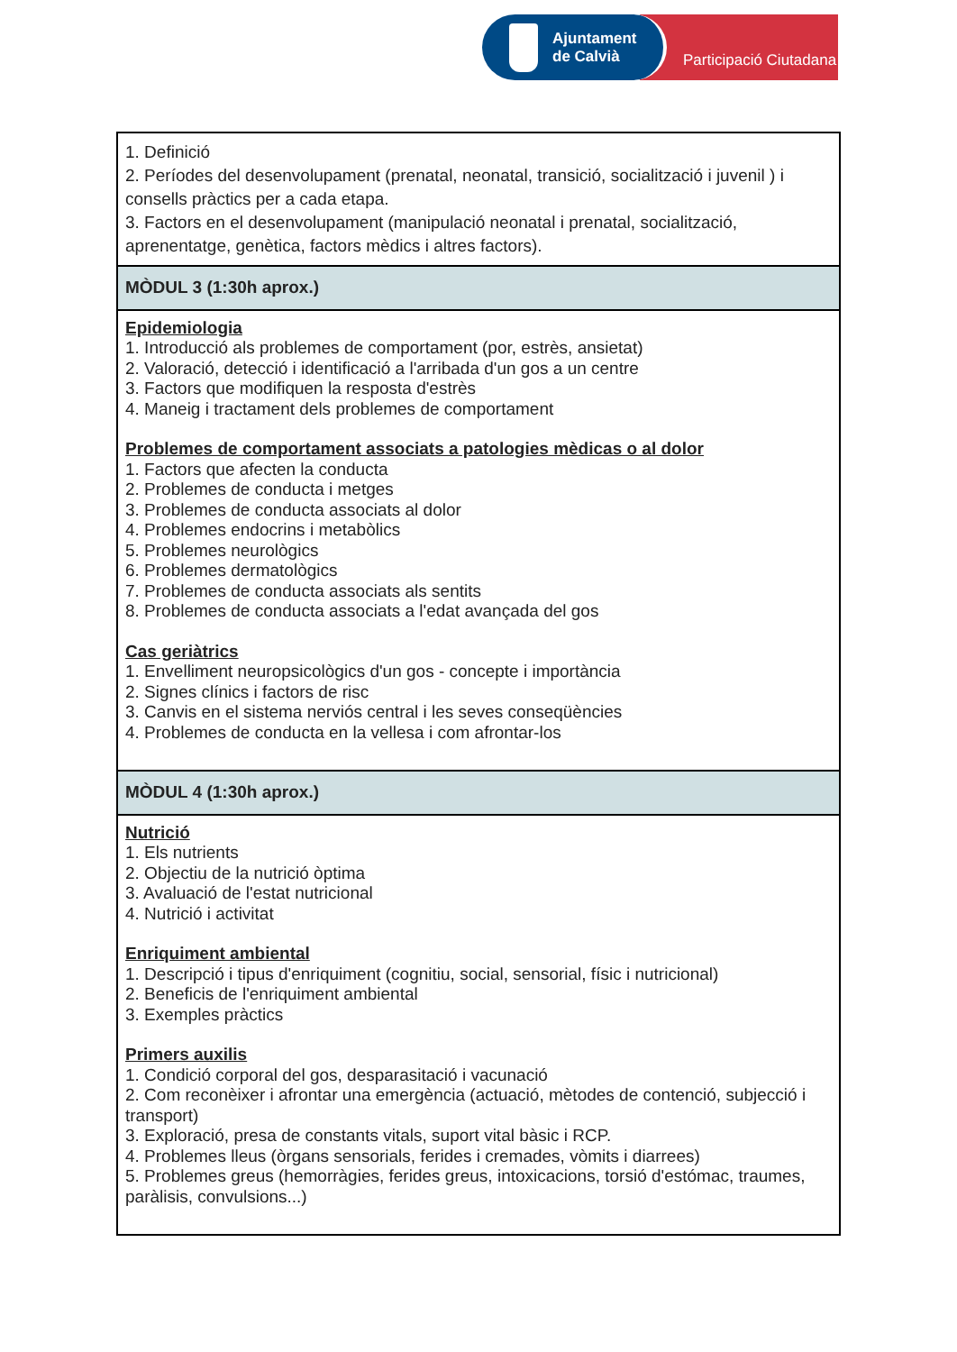Ajuntament
de Calvià
Participació Ciutadana
| 1. Definició 2. Períodes del desenvolupament (prenatal, neonatal, transició, socialització i juvenil ) i consells pràctics per a cada etapa. 3. Factors en el desenvolupament (manipulació neonatal i prenatal, socialització, aprenentatge, genètica, factors mèdics i altres factors). |
| MÒDUL 3 (1:30h aprox.) |
| Epidemiologia 1. Introducció als problemes de comportament (por, estrès, ansietat) 2. Valoració, detecció i identificació a l'arribada d'un gos a un centre 3. Factors que modifiquen la resposta d'estrès 4. Maneig i tractament dels problemes de comportament Problemes de comportament associats a patologies mèdicas o al dolor 1. Factors que afecten la conducta 2. Problemes de conducta i metges 3. Problemes de conducta associats al dolor 4. Problemes endocrins i metabòlics 5. Problemes neurològics 6. Problemes dermatològics 7. Problemes de conducta associats als sentits 8. Problemes de conducta associats a l'edat avançada del gos Cas geriàtrics 1. Envelliment neuropsicològics d'un gos - concepte i importància 2. Signes clínics i factors de risc 3. Canvis en el sistema nerviós central i les seves conseqüències 4. Problemes de conducta en la vellesa i com afrontar-los |
| MÒDUL 4 (1:30h aprox.) |
| Nutrició 1. Els nutrients 2. Objectiu de la nutrició òptima 3. Avaluació de l'estat nutricional 4. Nutrició i activitat Enriquiment ambiental 1. Descripció i tipus d'enriquiment (cognitiu, social, sensorial, físic i nutricional) 2. Beneficis de l'enriquiment ambiental 3. Exemples pràctics Primers auxilis 1. Condició corporal del gos, desparasitació i vacunació 2. Com reconèixer i afrontar una emergència (actuació, mètodes de contenció, subjecció i transport) 3. Exploració, presa de constants vitals, suport vital bàsic i RCP. 4. Problemes lleus (òrgans sensorials, ferides i cremades, vòmits i diarrees) 5. Problemes greus (hemorràgies, ferides greus, intoxicacions, torsió d'estómac, traumes, paràlisis, convulsions...) |